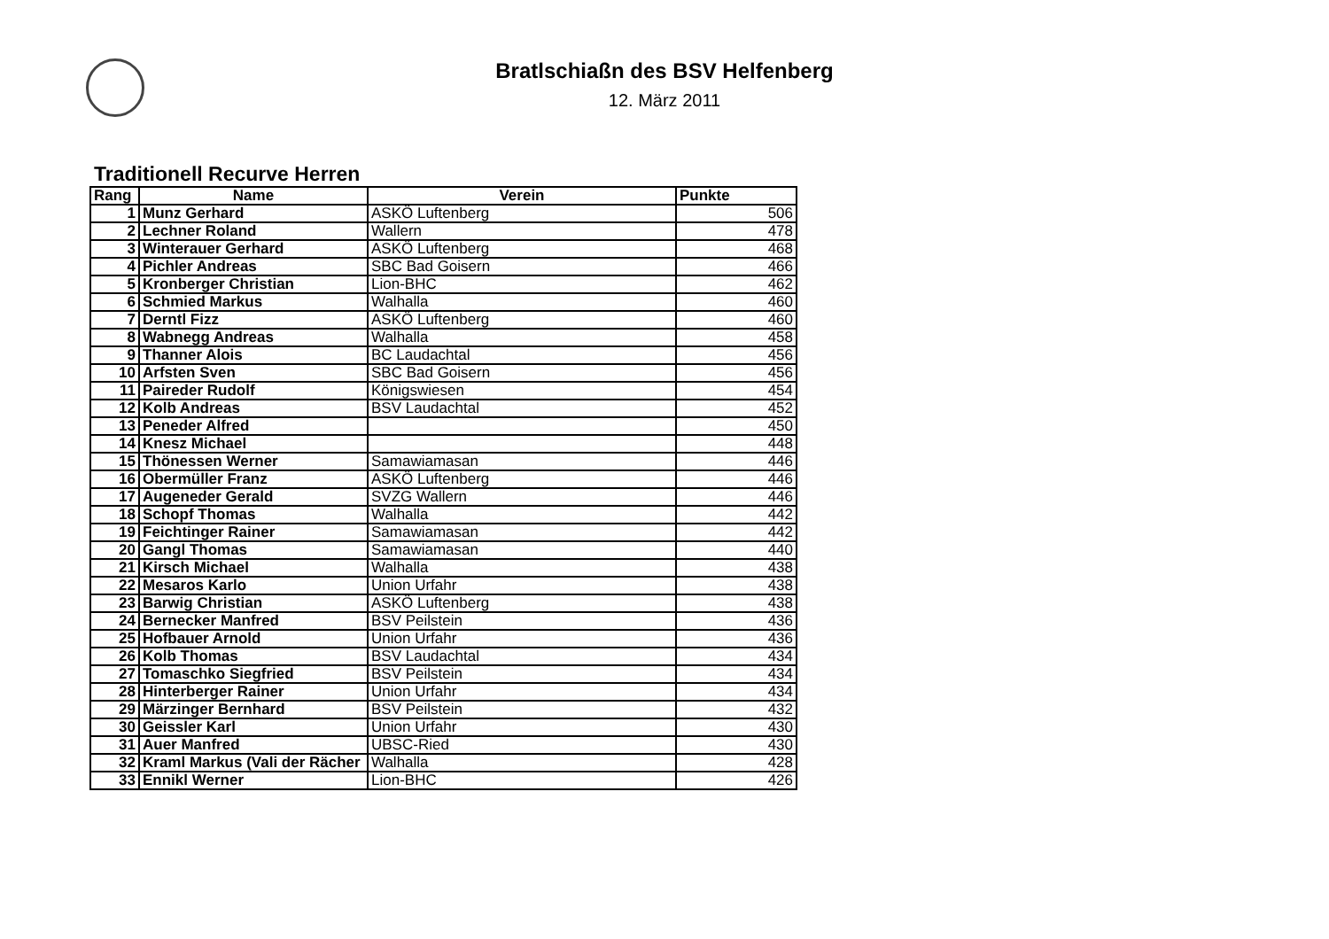Bratlschiaßn des BSV Helfenberg
12. März 2011
Traditionell Recurve Herren
| Rang | Name | Verein | Punkte |
| --- | --- | --- | --- |
| 1 | Munz Gerhard | ASKÖ Luftenberg | 506 |
| 2 | Lechner Roland | Wallern | 478 |
| 3 | Winterauer Gerhard | ASKÖ Luftenberg | 468 |
| 4 | Pichler Andreas | SBC Bad Goisern | 466 |
| 5 | Kronberger Christian | Lion-BHC | 462 |
| 6 | Schmied Markus | Walhalla | 460 |
| 7 | Derntl Fizz | ASKÖ Luftenberg | 460 |
| 8 | Wabnegg Andreas | Walhalla | 458 |
| 9 | Thanner Alois | BC Laudachtal | 456 |
| 10 | Arfsten Sven | SBC Bad Goisern | 456 |
| 11 | Paireder Rudolf | Königswiesen | 454 |
| 12 | Kolb Andreas | BSV Laudachtal | 452 |
| 13 | Peneder Alfred | | 450 |
| 14 | Knesz Michael | | 448 |
| 15 | Thönessen Werner | Samawiamasan | 446 |
| 16 | Obermüller Franz | ASKÖ Luftenberg | 446 |
| 17 | Augeneder Gerald | SVZG Wallern | 446 |
| 18 | Schopf Thomas | Walhalla | 442 |
| 19 | Feichtinger Rainer | Samawiamasan | 442 |
| 20 | Gangl Thomas | Samawiamasan | 440 |
| 21 | Kirsch Michael | Walhalla | 438 |
| 22 | Mesaros Karlo | Union Urfahr | 438 |
| 23 | Barwig Christian | ASKÖ Luftenberg | 438 |
| 24 | Bernecker Manfred | BSV Peilstein | 436 |
| 25 | Hofbauer Arnold | Union Urfahr | 436 |
| 26 | Kolb Thomas | BSV Laudachtal | 434 |
| 27 | Tomaschko Siegfried | BSV Peilstein | 434 |
| 28 | Hinterberger Rainer | Union Urfahr | 434 |
| 29 | Märzinger Bernhard | BSV Peilstein | 432 |
| 30 | Geissler Karl | Union Urfahr | 430 |
| 31 | Auer Manfred | UBSC-Ried | 430 |
| 32 | Kraml Markus (Vali der Rächer | Walhalla | 428 |
| 33 | Ennikl Werner | Lion-BHC | 426 |